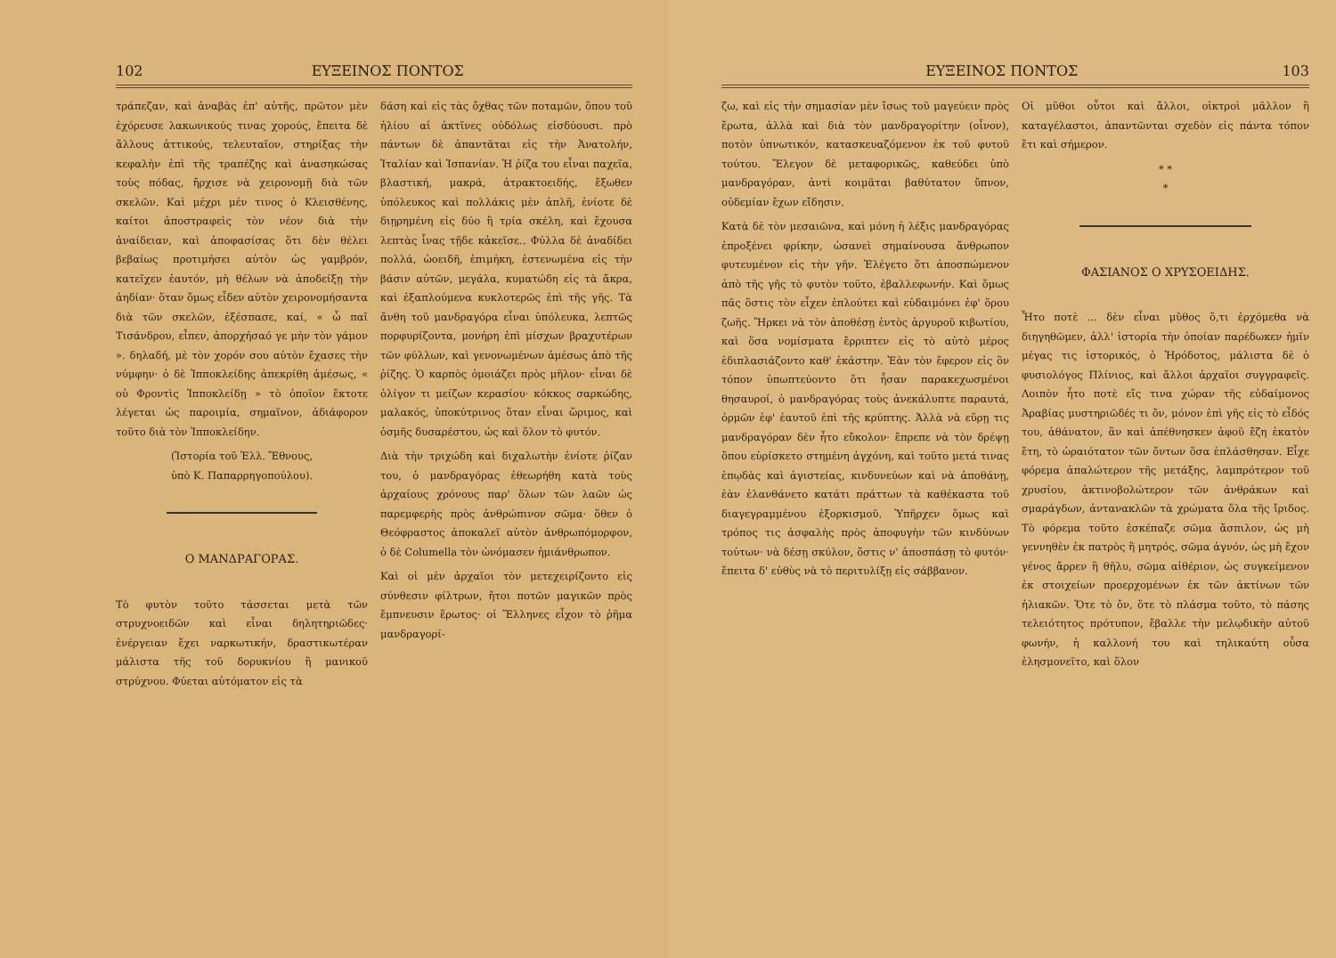102 ΕΥΞΕΙΝΟΣ ΠΟΝΤΟΣ
τράπεζαν, καὶ ἀναβὰς ἐπ' αὐτῆς, πρῶτον μὲν ἐχόρευσε λακωνικούς τινας χορούς, ἔπειτα δὲ ἄλλους ἀττικούς, τελευταῖον, στηρίξας τὴν κεφαλὴν ἐπὶ τῆς τραπέζης καὶ ἀνασηκώσας τοὺς πόδας, ἤρχισε νὰ χειρονομῇ διὰ τῶν σκελῶν. Καὶ μέχρι μέν τινος ὁ Κλεισθένης, καίτοι ἀποστραφεὶς τὸν νέον διὰ τὴν ἀναίδειαν, καὶ ἀποφασίσας ὅτι δὲν θέλει βεβαίως προτιμήσει αὐτὸν ὡς γαμβρόν, κατεῖχεν ἑαυτόν, μὴ θέλων νὰ ἀποδείξῃ τὴν ἀηδίαν· ὅταν ὅμως εἶδεν αὐτὸν χειρονομήσαντα διὰ τῶν σκελῶν, ἐξέσπασε, καί, « ὦ παῖ Τισάνδρου, εἶπεν, ἀπορχήσαό γε μὴν τὸν γάμον ». δηλαδή, μὲ τὸν χορόν σου αὐτὸν ἔχασες τὴν νύμφην· ὁ δὲ Ἱπποκλείδης ἀπεκρίθη ἀμέσως, « οὐ Φροντὶς Ἱπποκλείδῃ » τὸ ὁποῖον ἔκτοτε λέγεται ὡς παροιμία, σημαῖνον, ἀδιάφορον τοῦτο διὰ τὸν Ἱπποκλείδην.
(Ἱστορία τοῦ Ἑλλ. Ἔθνους,
ὑπὸ Κ. Παπαρρηγοπούλου).
Ο ΜΑΝΔΡΑΓΟΡΑΣ.
Τὸ φυτὸν τοῦτο τάσσεται μετὰ τῶν στρυχνοειδῶν καὶ εἶναι δηλητηριῶδες· ἐνέργειαν ἔχει ναρκωτικήν, δραστικωτέραν μάλιστα τῆς τοῦ δορυκνίου ἢ μανικοῦ στρύχνου. Φύεται αὐτόματον εἰς τὰ
δάση καὶ εἰς τὰς ὄχθας τῶν ποταμῶν, ὅπου τοῦ ἡλίου αἱ ἀκτῖνες οὐδόλως εἰσδύουσι. πρὸ πάντων δὲ ἀπαντᾶται εἰς τὴν Ἀνατολήν, Ἰταλίαν καὶ Ἱσπανίαν. Ἡ ῥίζα του εἶναι παχεῖα, βλαστική, μακρά, ἀτρακτοειδής, ἔξωθεν ὑπόλευκος καὶ πολλάκις μὲν ἁπλῆ, ἐνίοτε δὲ διῃρημένη εἰς δύο ἢ τρία σκέλη, καὶ ἔχουσα λεπτὰς ἶνας τῇδε κἀκεῖσε.. Φύλλα δὲ ἀναδίδει πολλά, ὠοειδῆ, ἐπιμήκη, ἐστενωμένα εἰς τὴν βάσιν αὐτῶν, μεγάλα, κυματώδη εἰς τὰ ἄκρα, καὶ ἐξαπλούμενα κυκλοτερῶς ἐπὶ τῆς γῆς. Τὰ ἄνθη τοῦ μανδραγόρα εἶναι ὑπόλευκα, λεπτῶς πορφυρίζοντα, μονήρη ἐπὶ μίσχων βραχυτέρων τῶν φύλλων, καὶ γενονωμένων ἀμέσως ἀπὸ τῆς ῥίζης. Ὁ καρπὸς ὁμοιάζει πρὸς μῆλον· εἶναι δὲ ὀλίγον τι μείζων κερασίου· κόκκος σαρκώδης, μαλακός, ὑποκύτρινος ὅταν εἶναι ὥριμος, καὶ ὀσμῆς δυσαρέστου, ὡς καὶ ὅλον τὸ φυτόν.
Διὰ τὴν τριχώδη καὶ διχαλωτὴν ἐνίοτε ῥίζαν του, ὁ μανδραγόρας ἐθεωρήθη κατὰ τοὺς ἀρχαίους χρόνους παρ' ὅλων τῶν λαῶν ὡς παρεμφερὴς πρὸς ἀνθρώπινον σῶμα· ὅθεν ὁ Θεόφραστος ἀποκαλεῖ αὐτὸν ἀνθρωπόμορφον, ὁ δὲ Columella τὸν ὠνόμασεν ἡμιάνθρωπον.
Καὶ οἱ μὲν ἀρχαῖοι τὸν μετεχειρίζοντο εἰς σύνθεσιν φίλτρων, ἤτοι ποτῶν μαγικῶν πρὸς ἔμπνευσιν ἔρωτος· οἱ Ἕλληνες εἶχον τὸ ῥῆμα μανδραγορί-
ΕΥΞΕΙΝΟΣ ΠΟΝΤΟΣ 103
ζω, καὶ εἰς τὴν σημασίαν μὲν ἴσως τοῦ μαγεύειν πρὸς ἔρωτα, ἀλλὰ καὶ διὰ τὸν μανδραγορίτην (οἶνον), ποτὸν ὑπνωτικόν, κατασκευαζόμενον ἐκ τοῦ φυτοῦ τούτου. Ἔλεγον δὲ μεταφορικῶς, καθεύδει ὑπὸ μανδραγόραν, ἀντὶ κοιμᾶται βαθύτατον ὕπνον, οὐδεμίαν ἔχων εἴδησιν.
Κατὰ δὲ τὸν μεσαιῶνα, καὶ μόνη ἡ λέξις μανδραγόρας ἐπροξένει φρίκην, ὡσανεὶ σημαίνουσα ἄνθρωπον φυτευμένον εἰς τὴν γῆν. Ἐλέγετο ὅτι ἀποσπώμενον ἀπὸ τῆς γῆς τὸ φυτὸν τοῦτο, ἐβαλλεφωνήν. Καὶ ὅμως πᾶς ὅστις τὸν εἶχεν ἐπλούτει καὶ εὐδαιμόνει ἐφ' ὅρου ζωῆς. Ἤρκει νὰ τὸν ἀποθέσῃ ἐντὸς ἀργυροῦ κιβωτίου, καὶ ὅσα νομίσματα ἔρριπτεν εἰς τὸ αὐτὸ μέρος ἐδιπλασιάζοντο καθ' ἑκάστην. Ἐὰν τὸν ἔφερον εἰς ὃν τόπον ὑπωπτεύοντο ὅτι ἦσαν παρακεχωσμένοι θησαυροί, ὁ μανδραγόρας τοὺς ἀνεκάλυπτε παραυτά, ὁρμῶν ἐφ' ἑαυτοῦ ἐπὶ τῆς κρύπτης. Ἀλλὰ νὰ εὕρῃ τις μανδραγόραν δὲν ἦτο εὔκολον· ἔπρεπε νὰ τὸν δρέψῃ ὅπου εὑρίσκετο στημένη ἀγχόνη, καὶ τοῦτο μετά τινας ἐπῳδὰς καὶ ἁγιστείας, κινδυνεύων καὶ νὰ ἀποθάνῃ, ἐὰν ἐλανθάνετο κατάτι πράττων τὰ καθέκαστα τοῦ διαγεγραμμένου ἐξορκισμοῦ. Ὑπῆρχεν ὅμως καὶ τρόπος τις ἀσφαλὴς πρὸς ἀποφυγὴν τῶν κινδύνων τούτων· νὰ δέσῃ σκύλον, ὅστις ν' ἀποσπάσῃ τὸ φυτόν· ἔπειτα δ' εὐθὺς νὰ τὸ περιτυλίξῃ εἰς σάββανον.
Οἱ μῦθοι οὗτοι καὶ ἄλλοι, οἰκτροὶ μᾶλλον ἢ καταγέλαστοι, ἀπαντῶνται σχεδὸν εἰς πάντα τόπον ἔτι καὶ σήμερον.
* *
*
ΦΑΣΙΑΝΟΣ Ο ΧΡΥΣΟΕΙΔΗΣ.
Ἦτο ποτὲ ... δὲν εἶναι μῦθος ὅ,τι ἐρχόμεθα νὰ διηγηθῶμεν, ἀλλ' ἱστορία τὴν ὁποίαν παρέδωκεν ἡμῖν μέγας τις ἱστορικός, ὁ Ἡρόδοτος, μάλιστα δὲ ὁ φυσιολόγος Πλίνιος, καὶ ἄλλοι ἀρχαῖοι συγγραφεῖς. Λοιπὸν ἦτο ποτὲ εἴς τινα χώραν τῆς εὐδαίμονος Ἀραβίας μυστηριῶδές τι ὄν, μόνον ἐπὶ γῆς εἰς τὸ εἶδός του, ἀθάνατον, ἂν καὶ ἀπέθνησκεν ἀφοῦ ἔζη ἑκατὸν ἔτη, τὸ ὡραιότατον τῶν ὄντων ὅσα ἐπλάσθησαν. Εἶχε φόρεμα ἁπαλώτερον τῆς μετάξης, λαμπρότερον τοῦ χρυσίου, ἀκτινοβολώτερον τῶν ἀνθράκων καὶ σμαράγδων, ἀντανακλῶν τὰ χρώματα ὅλα τῆς ἴριδος. Τὸ φόρεμα τοῦτο ἐσκέπαζε σῶμα ἄσπιλον, ὡς μὴ γεννηθὲν ἐκ πατρὸς ἢ μητρός, σῶμα ἁγνόν, ὡς μὴ ἔχον γένος ἄρρεν ἢ θῆλυ, σῶμα αἰθέριον, ὡς συγκείμενον ἐκ στοιχείων προερχομένων ἐκ τῶν ἀκτίνων τῶν ἡλιακῶν. Ὅτε τὸ ὄν, ὅτε τὸ πλάσμα τοῦτο, τὸ πάσης τελειότητος πρότυπον, ἔβαλλε τὴν μελῳδικὴν αὐτοῦ φωνήν, ἡ καλλονή του καὶ τηλικαύτη οὖσα ἐλησμονεῖτο, καὶ ὅλον